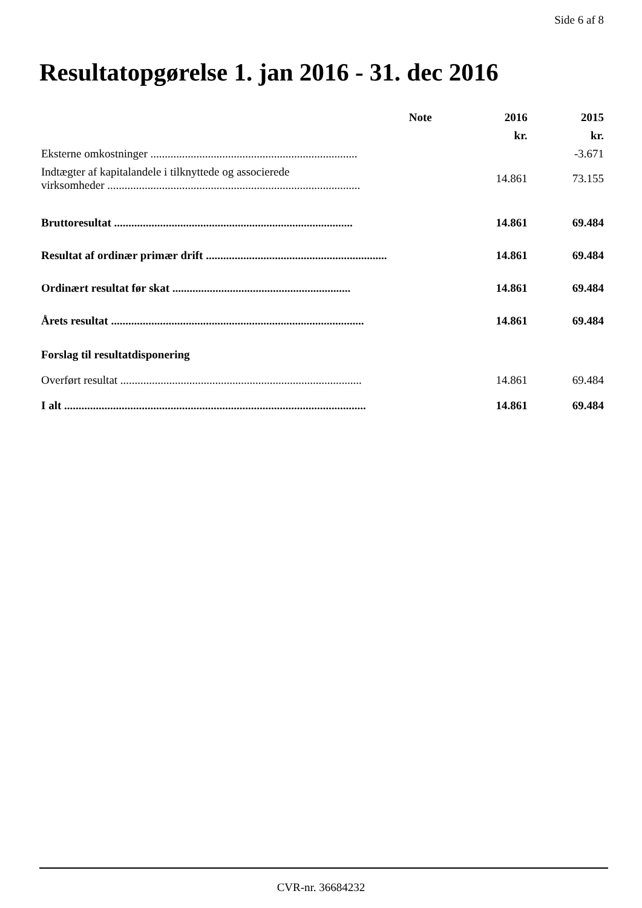Side 6 af 8
Resultatopgørelse 1. jan 2016 - 31. dec 2016
| | Note | 2016 | 2015 |
| --- | --- | --- | --- |
| | | kr. | kr. |
| Eksterne omkostninger ........................................................................ | | | -3.671 |
| Indtægter af kapitalandele i tilknyttede og associerede virksomheder ........................................................................................ | | 14.861 | 73.155 |
| Bruttoresultat ................................................................................... | | 14.861 | 69.484 |
| Resultat af ordinær primær drift ............................................................... | | 14.861 | 69.484 |
| Ordinært resultat før skat .............................................................. | | 14.861 | 69.484 |
| Årets resultat ........................................................................................ | | 14.861 | 69.484 |
| Forslag til resultatdisponering | | | |
| Overført resultat .................................................................................... | | 14.861 | 69.484 |
| I alt ......................................................................................................... | | 14.861 | 69.484 |
CVR-nr. 36684232